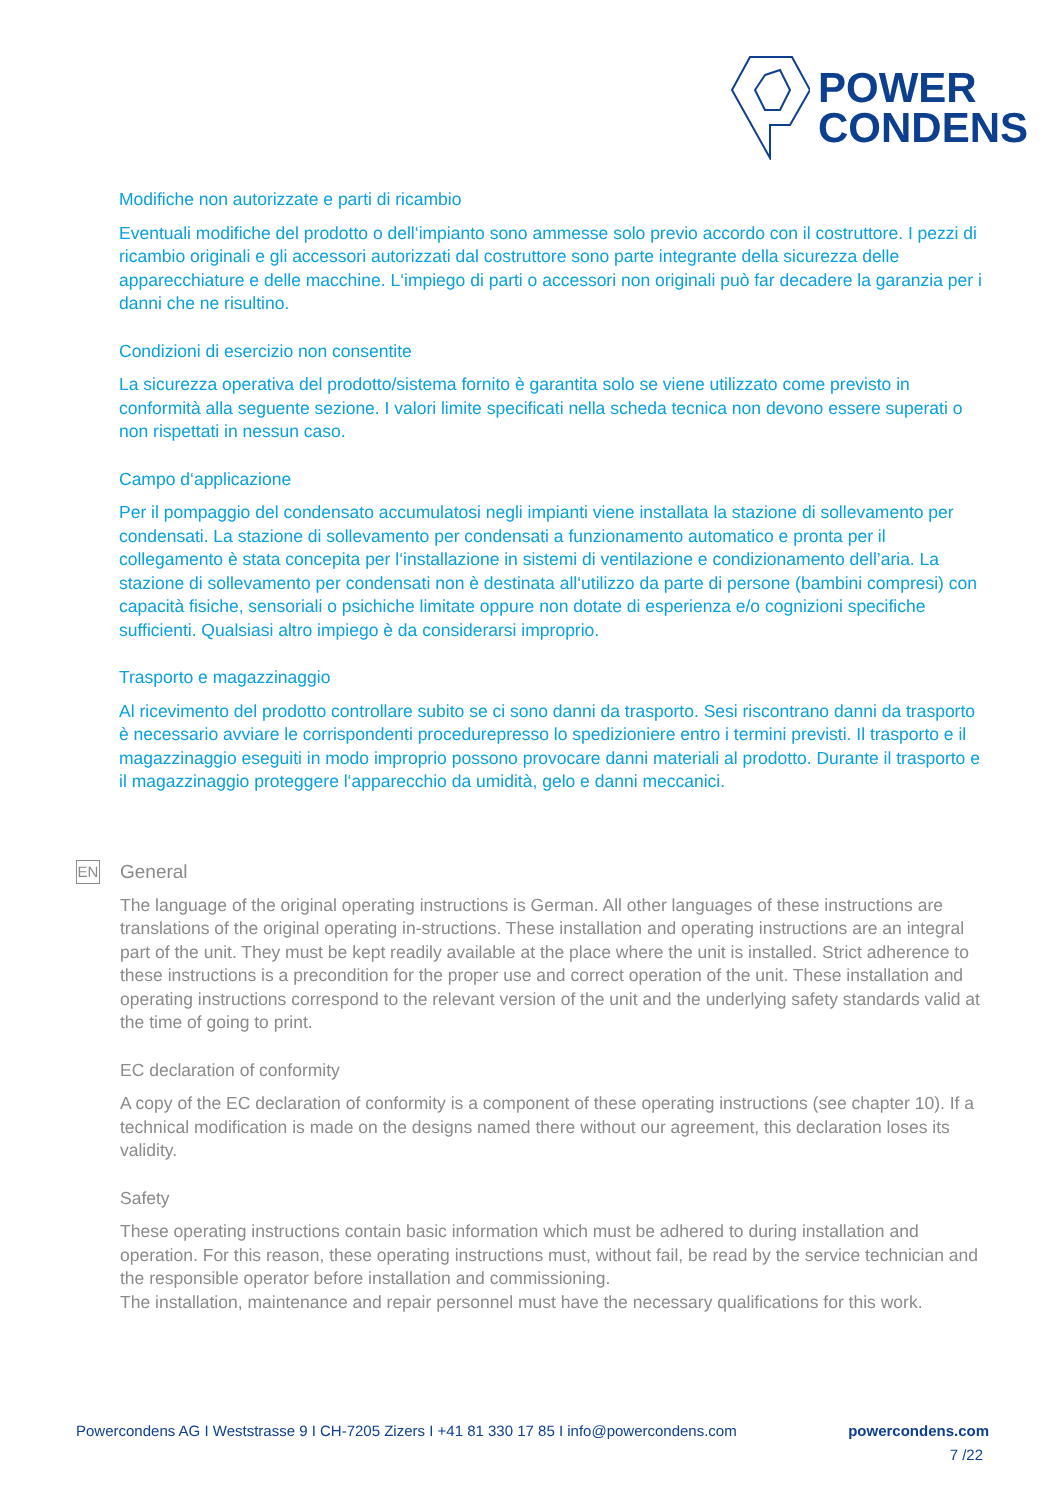POWER
CONDENS
Modifiche non autorizzate e parti di ricambio
Eventuali modifiche del prodotto o dell‘impianto sono ammesse solo previo accordo con il costruttore. I pezzi di ricambio originali e gli accessori autorizzati dal costruttore sono parte integrante della sicurezza delle apparecchiature e delle macchine. L‘impiego di parti o accessori non originali può far decadere la garanzia per i danni che ne risultino.
Condizioni di esercizio non consentite
La sicurezza operativa del prodotto/sistema fornito è garantita solo se viene utilizzato come previsto in conformità alla seguente sezione. I valori limite specificati nella scheda tecnica non devono essere superati o non rispettati in nessun caso.
Campo d‘applicazione
Per il pompaggio del condensato accumulatosi negli impianti viene installata la stazione di sollevamento per condensati. La stazione di sollevamento per condensati a funzionamento automatico e pronta per il collegamento è stata concepita per l‘installazione in sistemi di ventilazione e condizionamento dell’aria. La stazione di sollevamento per condensati non è destinata all‘utilizzo da parte di persone (bambini compresi) con capacità fisiche, sensoriali o psichiche limitate oppure non dotate di esperienza e/o cognizioni specifiche sufficienti. Qualsiasi altro impiego è da considerarsi improprio.
Trasporto e magazzinaggio
Al ricevimento del prodotto controllare subito se ci sono danni da trasporto. Sesi riscontrano danni da trasporto è necessario avviare le corrispondenti procedurepresso lo spedizioniere entro i termini previsti. Il trasporto e il magazzinaggio eseguiti in modo improprio possono provocare danni materiali al prodotto. Durante il trasporto e il magazzinaggio proteggere l‘apparecchio da umidità, gelo e danni meccanici.
EN
General
The language of the original operating instructions is German. All other languages of these instructions are translations of the original operating in-structions. These installation and operating instructions are an integral part of the unit. They must be kept readily available at the place where the unit is installed. Strict adherence to these instructions is a precondition for the proper use and correct operation of the unit. These installation and operating instructions correspond to the relevant version of the unit and the underlying safety standards valid at the time of going to print.
EC declaration of conformity
A copy of the EC declaration of conformity is a component of these operating instructions (see chapter 10). If a technical modification is made on the designs named there without our agreement, this declaration loses its validity.
Safety
These operating instructions contain basic information which must be adhered to during installation and operation. For this reason, these operating instructions must, without fail, be read by the service technician and the responsible operator before installation and commissioning.
The installation, maintenance and repair personnel must have the necessary qualifications for this work.
Powercondens AG I Weststrasse 9 I CH-7205 Zizers I +41 81 330 17 85 I info@powercondens.com powercondens.com
7 /22